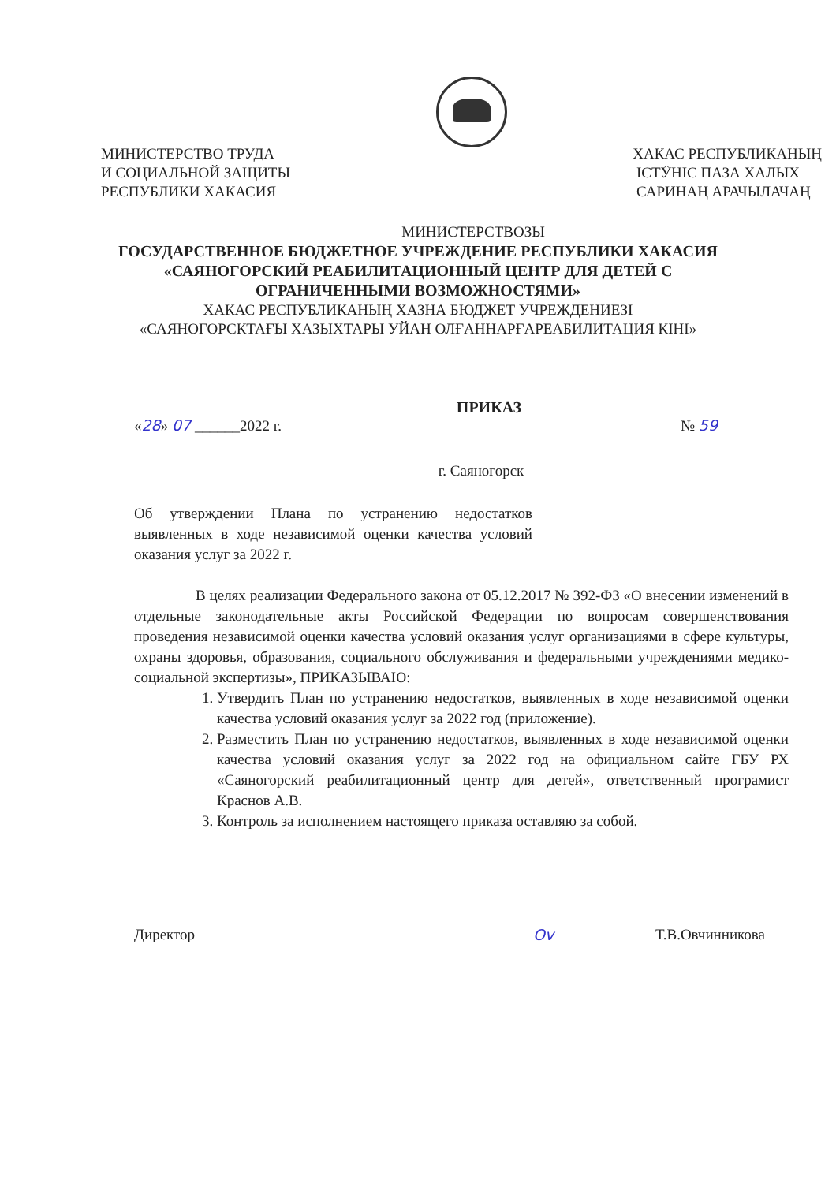МИНИСТЕРСТВО ТРУДА
И СОЦИАЛЬНОЙ ЗАЩИТЫ
РЕСПУБЛИКИ ХАКАСИЯ
ХАКАС РЕСПУБЛИКАНЫҢ
ІСТӰНІС ПАЗА ХАЛЫХ
САРИНАҢ АРАЧЫЛАЧАҢ
МИНИСТЕРСТВОЗЫ
ГОСУДАРСТВЕННОЕ БЮДЖЕТНОЕ УЧРЕЖДЕНИЕ РЕСПУБЛИКИ ХАКАСИЯ
«САЯНОГОРСКИЙ РЕАБИЛИТАЦИОННЫЙ ЦЕНТР ДЛЯ ДЕТЕЙ С
ОГРАНИЧЕННЫМИ ВОЗМОЖНОСТЯМИ»
ХАКАС РЕСПУБЛИКАНЫҢ ХАЗНА БЮДЖЕТ УЧРЕЖДЕНИЕЗІ
«САЯНОГОРСКТАҒЫ ХАЗЫХТАРЫ УЙАН ОЛҒАННАРҒАРЕАБИЛИТАЦИЯ КІНІ»
ПРИКАЗ
«28» 07 ______2022 г. № 59
г. Саяногорск
Об утверждении Плана по устранению недостатков выявленных в ходе независимой оценки качества условий оказания услуг за 2022 г.
В целях реализации Федерального закона от 05.12.2017 № 392-ФЗ «О внесении изменений в отдельные законодательные акты Российской Федерации по вопросам совершенствования проведения независимой оценки качества условий оказания услуг организациями в сфере культуры, охраны здоровья, образования, социального обслуживания и федеральными учреждениями медико-социальной экспертизы», ПРИКАЗЫВАЮ:
1. Утвердить План по устранению недостатков, выявленных в ходе независимой оценки качества условий оказания услуг за 2022 год (приложение).
2. Разместить План по устранению недостатков, выявленных в ходе независимой оценки качества условий оказания услуг за 2022 год на официальном сайте ГБУ РХ «Саяногорский реабилитационный центр для детей», ответственный програмист Краснов А.В.
3. Контроль за исполнением настоящего приказа оставляю за собой.
Директор Ov Т.В.Овчинникова